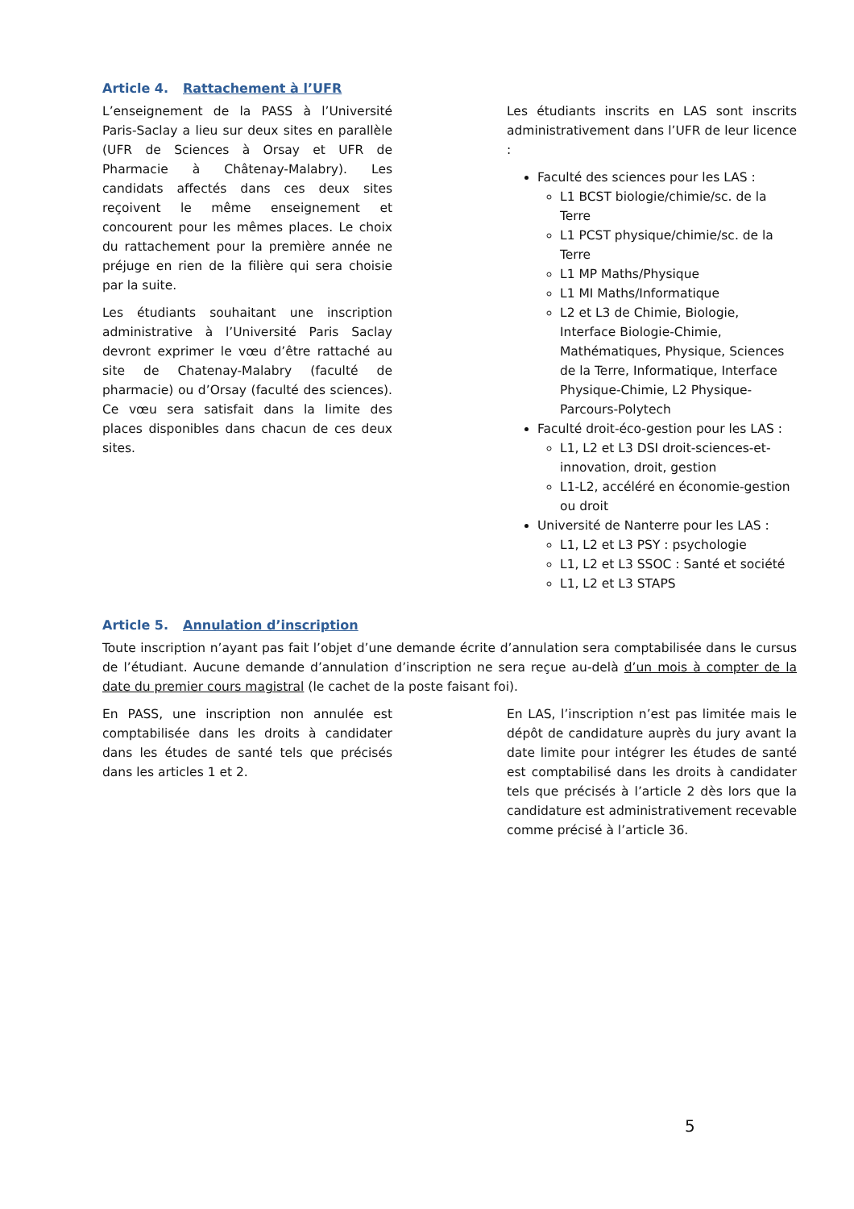Article 4. Rattachement à l’UFR
L’enseignement de la PASS à l’Université Paris-Saclay a lieu sur deux sites en parallèle (UFR de Sciences à Orsay et UFR de Pharmacie à Châtenay-Malabry). Les candidats affectés dans ces deux sites reçoivent le même enseignement et concourent pour les mêmes places. Le choix du rattachement pour la première année ne préjuge en rien de la filière qui sera choisie par la suite.
Les étudiants souhaitant une inscription administrative à l’Université Paris Saclay devront exprimer le vœu d’être rattaché au site de Chatenay-Malabry (faculté de pharmacie) ou d’Orsay (faculté des sciences). Ce vœu sera satisfait dans la limite des places disponibles dans chacun de ces deux sites.
Les étudiants inscrits en LAS sont inscrits administrativement dans l’UFR de leur licence :
Faculté des sciences pour les LAS :
L1 BCST biologie/chimie/sc. de la Terre
L1 PCST physique/chimie/sc. de la Terre
L1 MP Maths/Physique
L1 MI Maths/Informatique
L2 et L3 de Chimie, Biologie, Interface Biologie-Chimie, Mathématiques, Physique, Sciences de la Terre, Informatique, Interface Physique-Chimie, L2 Physique-Parcours-Polytech
Faculté droit-éco-gestion pour les LAS :
L1, L2 et L3 DSI droit-sciences-et-innovation, droit, gestion
L1-L2, accéléré en économie-gestion ou droit
Université de Nanterre pour les LAS :
L1, L2 et L3 PSY : psychologie
L1, L2 et L3 SSOC : Santé et société
L1, L2 et L3 STAPS
Article 5. Annulation d’inscription
Toute inscription n’ayant pas fait l’objet d’une demande écrite d’annulation sera comptabilisée dans le cursus de l’étudiant. Aucune demande d’annulation d’inscription ne sera reçue au-delà d’un mois à compter de la date du premier cours magistral (le cachet de la poste faisant foi).
En PASS, une inscription non annulée est comptabilisée dans les droits à candidater dans les études de santé tels que précisés dans les articles 1 et 2.
En LAS, l’inscription n’est pas limitée mais le dépôt de candidature auprès du jury avant la date limite pour intégrer les études de santé est comptabilisé dans les droits à candidater tels que précisés à l’article 2 dès lors que la candidature est administrativement recevable comme précisé à l’article 36.
5